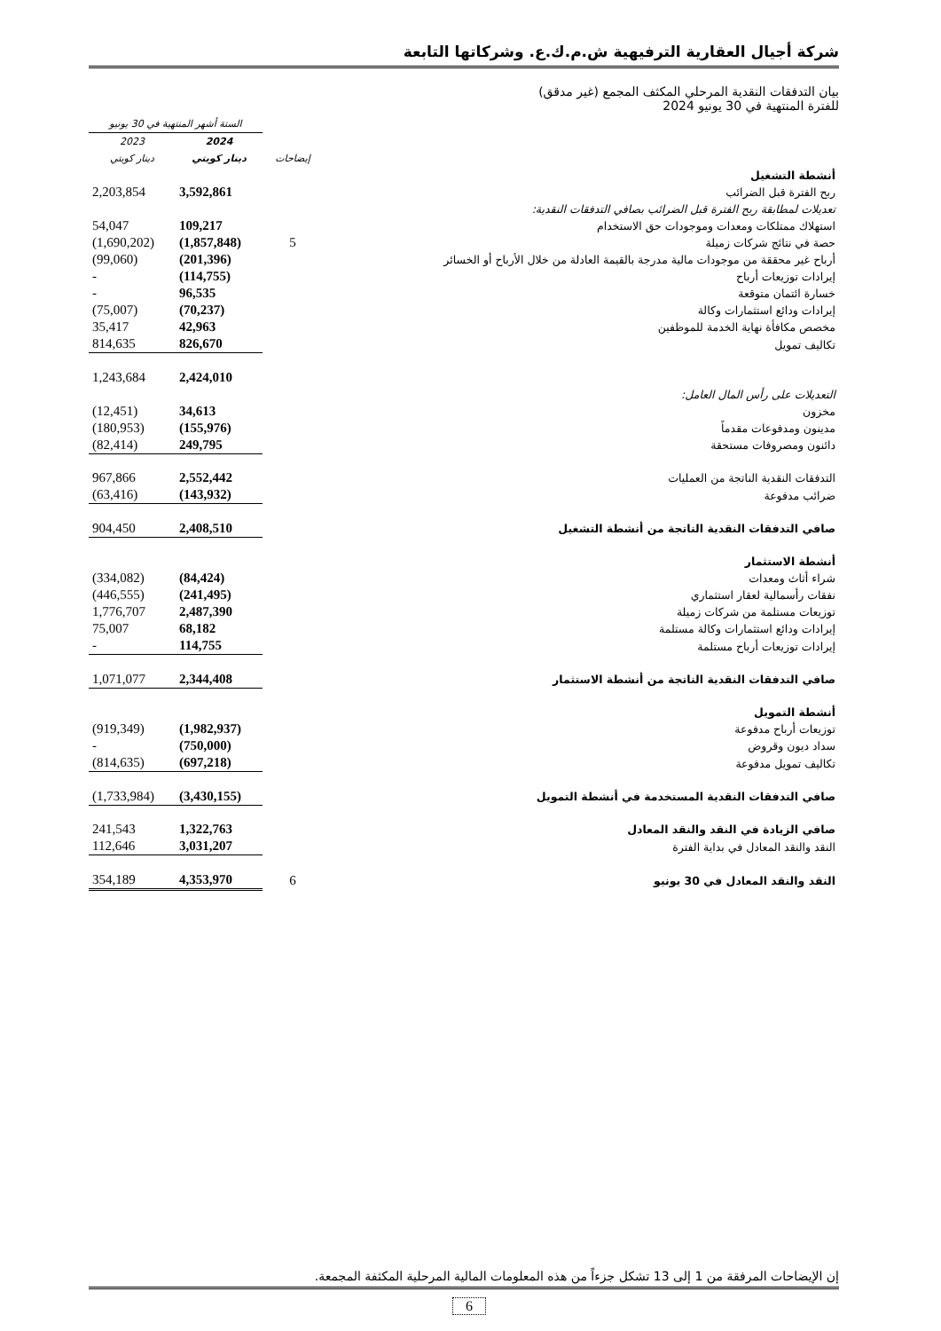شركة أجيال العقارية الترفيهية ش.م.ك.ع. وشركاتها التابعة
بيان التدفقات النقدية المرحلي المكثف المجمع (غير مدقق)
للفترة المنتهية في 30 يونيو 2024
| | | الستة أشهر المنتهية في 30 يونيو | |
| --- | --- | --- | --- |
| | إيضاحات | 2024 دينار كويتي | 2023 دينار كويتي |
| أنشطة التشغيل | | | |
| ربح الفترة قبل الضرائب | | 3,592,861 | 2,203,854 |
| تعديلات لمطابقة ربح الفترة قبل الضرائب بصافي التدفقات النقدية: | | | |
| استهلاك ممتلكات ومعدات وموجودات حق الاستخدام | | 109,217 | 54,047 |
| حصة في نتائج شركات زميلة | 5 | (1,857,848) | (1,690,202) |
| أرباح غير محققة من موجودات مالية مدرجة بالقيمة العادلة من خلال الأرباح أو الخسائر | | (201,396) | (99,060) |
| إيرادات توزيعات أرباح | | (114,755) | - |
| خسارة ائتمان متوقعة | | 96,535 | - |
| إيرادات ودائع استثمارات وكالة | | (70,237) | (75,007) |
| مخصص مكافأة نهاية الخدمة للموظفين | | 42,963 | 35,417 |
| تكاليف تمويل | | 826,670 | 814,635 |
| | | 2,424,010 | 1,243,684 |
| التعديلات على رأس المال العامل: | | | |
| مخزون | | 34,613 | (12,451) |
| مدينون ومدفوعات مقدماً | | (155,976) | (180,953) |
| دائنون ومصروفات مستحقة | | 249,795 | (82,414) |
| التدفقات النقدية الناتجة من العمليات | | 2,552,442 | 967,866 |
| ضرائب مدفوعة | | (143,932) | (63,416) |
| صافي التدفقات النقدية الناتجة من أنشطة التشغيل | | 2,408,510 | 904,450 |
| أنشطة الاستثمار | | | |
| شراء أثاث ومعدات | | (84,424) | (334,082) |
| نفقات رأسمالية لعقار استثماري | | (241,495) | (446,555) |
| توزيعات مستلمة من شركات زميلة | | 2,487,390 | 1,776,707 |
| إيرادات ودائع استثمارات وكالة مستلمة | | 68,182 | 75,007 |
| إيرادات توزيعات أرباح مستلمة | | 114,755 | - |
| صافي التدفقات النقدية الناتجة من أنشطة الاستثمار | | 2,344,408 | 1,071,077 |
| أنشطة التمويل | | | |
| توزيعات أرباح مدفوعة | | (1,982,937) | (919,349) |
| سداد ديون وقروض | | (750,000) | - |
| تكاليف تمويل مدفوعة | | (697,218) | (814,635) |
| صافي التدفقات النقدية المستخدمة في أنشطة التمويل | | (3,430,155) | (1,733,984) |
| صافي الزيادة في النقد والنقد المعادل | | 1,322,763 | 241,543 |
| النقد والنقد المعادل في بداية الفترة | | 3,031,207 | 112,646 |
| النقد والنقد المعادل في 30 يونيو | 6 | 4,353,970 | 354,189 |
إن الإيضاحات المرفقة من 1 إلى 13 تشكل جزءاً من هذه المعلومات المالية المرحلية المكثفة المجمعة.
6